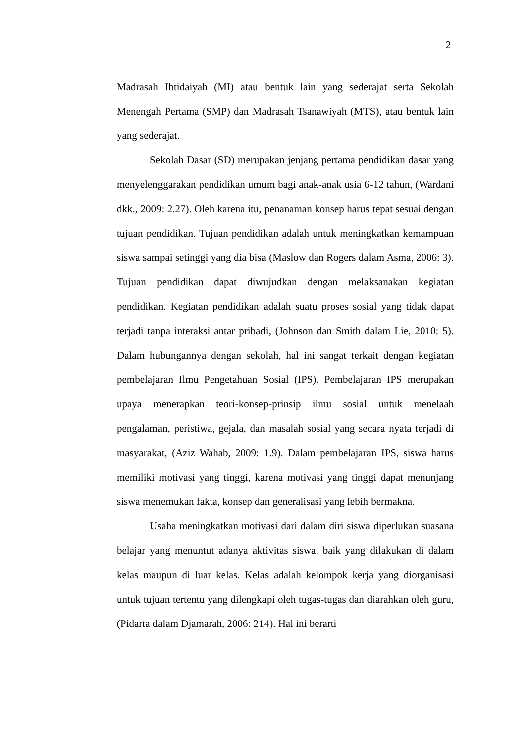2
Madrasah Ibtidaiyah (MI) atau bentuk lain yang sederajat serta Sekolah Menengah Pertama (SMP) dan Madrasah Tsanawiyah (MTS), atau bentuk lain yang sederajat.
Sekolah Dasar (SD) merupakan jenjang pertama pendidikan dasar yang menyelenggarakan pendidikan umum bagi anak-anak usia 6-12 tahun, (Wardani dkk., 2009: 2.27). Oleh karena itu, penanaman konsep harus tepat sesuai dengan tujuan pendidikan. Tujuan pendidikan adalah untuk meningkatkan kemampuan siswa sampai setinggi yang dia bisa (Maslow dan Rogers dalam Asma, 2006: 3). Tujuan pendidikan dapat diwujudkan dengan melaksanakan kegiatan pendidikan. Kegiatan pendidikan adalah suatu proses sosial yang tidak dapat terjadi tanpa interaksi antar pribadi, (Johnson dan Smith dalam Lie, 2010: 5). Dalam hubungannya dengan sekolah, hal ini sangat terkait dengan kegiatan pembelajaran Ilmu Pengetahuan Sosial (IPS). Pembelajaran IPS merupakan upaya menerapkan teori-konsep-prinsip ilmu sosial untuk menelaah pengalaman, peristiwa, gejala, dan masalah sosial yang secara nyata terjadi di masyarakat, (Aziz Wahab, 2009: 1.9). Dalam pembelajaran IPS, siswa harus memiliki motivasi yang tinggi, karena motivasi yang tinggi dapat menunjang siswa menemukan fakta, konsep dan generalisasi yang lebih bermakna.
Usaha meningkatkan motivasi dari dalam diri siswa diperlukan suasana belajar yang menuntut adanya aktivitas siswa, baik yang dilakukan di dalam kelas maupun di luar kelas. Kelas adalah kelompok kerja yang diorganisasi untuk tujuan tertentu yang dilengkapi oleh tugas-tugas dan diarahkan oleh guru, (Pidarta dalam Djamarah, 2006: 214). Hal ini berarti